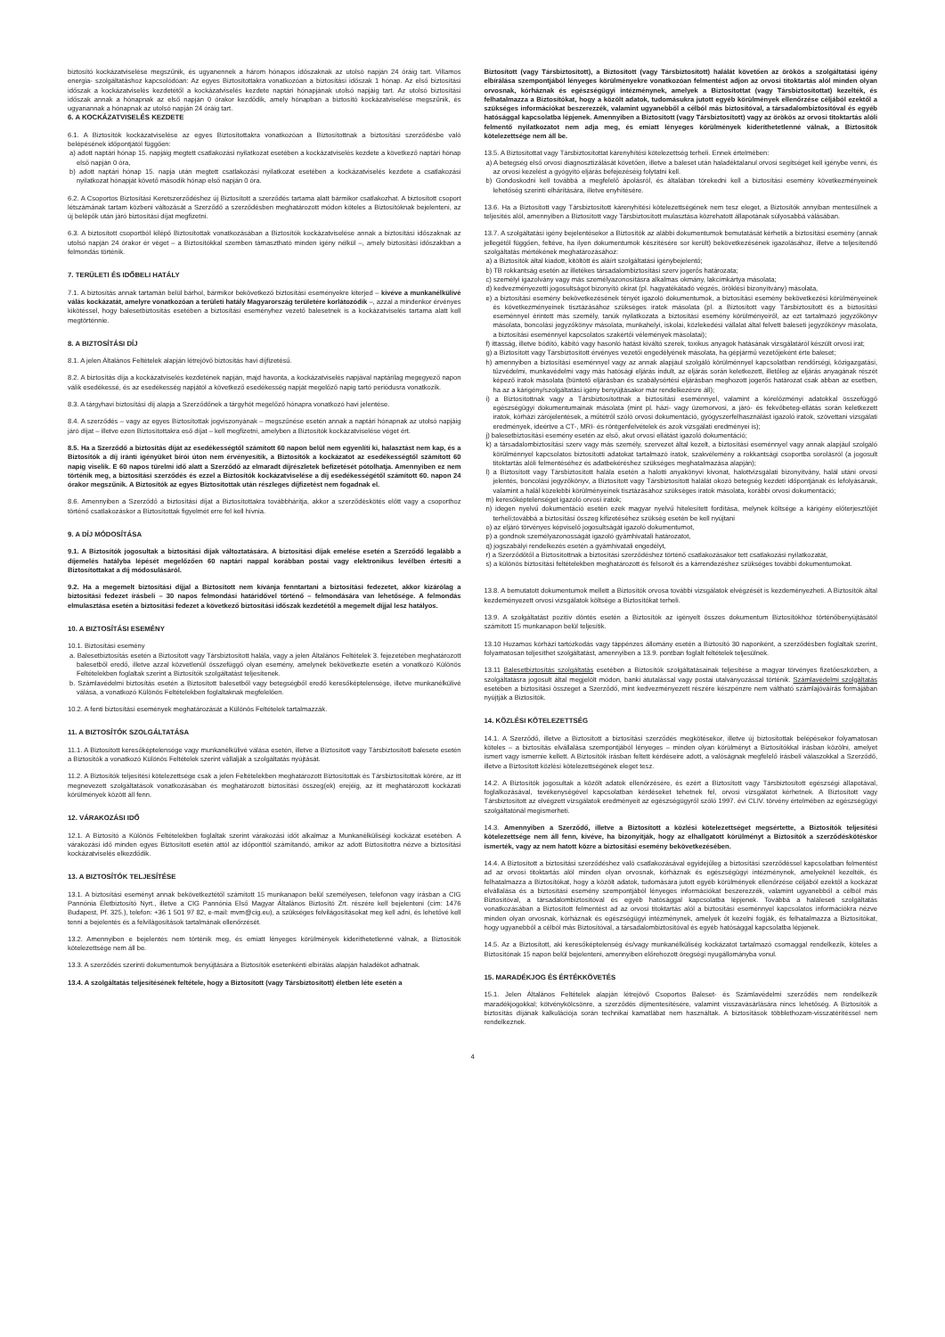biztosító kockázatviselése megszűnik, és ugyanennek a három hónapos időszaknak az utolsó napján 24 óráig tart. Villamos energia- szolgáltatáshoz kapcsolódóan: Az egyes Biztosítottakra vonatkozóan a biztosítási időszak 1 hónap. Az első biztosítási időszak a kockázatviselés kezdetétől a kockázatviselés kezdete naptári hónapjának utolsó napjáig tart. Az utolsó biztosítási időszak annak a hónapnak az első napján 0 órakor kezdődik, amely hónapban a biztosító kockázatviselése megszűnik, és ugyanannak a hónapnak az utolsó napján 24 óráig tart.
6. A KOCKÁZATVISELÉS KEZDETE
6.1. A Biztosítók kockázatviselése az egyes Biztosítottakra vonatkozóan a Biztosítottnak a biztosítási szerződésbe való belépésének időpontjától függően:
a) adott naptári hónap 15. napjáig megtett csatlakozási nyilatkozat esetében a kockázatviselés kezdete a következő naptári hónap első napján 0 óra,
b) adott naptári hónap 15. napja után megtett csatlakozási nyilatkozat esetében a kockázatviselés kezdete a csatlakozási nyilatkozat hónapját követő második hónap első napján 0 óra.
6.2. A Csoportos Biztosítási Keretszerződéshez új Biztosított a szerződés tartama alatt bármikor csatlakozhat. A biztosított csoport létszámának tartam közbeni változását a Szerződő a szerződésben meghatározott módon köteles a Biztosítóknak bejelenteni, az új belépők után járó biztosítási díjat megfizetni.
6.3. A biztosított csoportból kilépő Biztosítottak vonatkozásában a Biztosítók kockázatviselése annak a biztosítási időszaknak az utolsó napján 24 órakor ér véget – a Biztosítókkal szemben támasztható minden igény nélkül –, amely biztosítási időszakban a felmondás történik.
7. TERÜLETI ÉS IDŐBELI HATÁLY
7.1. A biztosítás annak tartamán belül bárhol, bármikor bekövetkező biztosítási eseményekre kiterjed – kivéve a munkanélkülivé válás kockázatát, amelyre vonatkozóan a területi hatály Magyarország területére korlátozódik –, azzal a mindenkor érvényes kikötéssel, hogy balesetbiztosítás esetében a biztosítási eseményhez vezető balesetnek is a kockázatviselés tartama alatt kell megtörténnie.
8. A BIZTOSÍTÁSI DÍJ
8.1. A jelen Általános Feltételek alapján létrejövő biztosítás havi díjfizetésű.
8.2. A biztosítás díja a kockázatviselés kezdetének napján, majd havonta, a kockázatviselés napjával naptárilag megegyező napon válik esedékessé, és az esedékesség napjától a következő esedékesség napját megelőző napig tartó periódusra vonatkozik.
8.3. A tárgyhavi biztosítási díj alapja a Szerződőnek a tárgyhót megelőző hónapra vonatkozó havi jelentése.
8.4. A szerződés – vagy az egyes Biztosítottak jogviszonyának – megszűnése esetén annak a naptári hónapnak az utolsó napjáig járó díjat – illetve ezen Biztosítottakra eső díjat – kell megfizetni, amelyben a Biztosítók kockázatviselése véget ért.
8.5. Ha a Szerződő a biztosítás díját az esedékességtől számított 60 napon belül nem egyenlíti ki, halasztást nem kap, és a Biztosítók a díj iránti igényüket bírói úton nem érvényesítik, a Biztosítók a kockázatot az esedékességtől számított 60 napig viselik. E 60 napos türelmi idő alatt a Szerződő az elmaradt díjrészletek befizetését pótolhatja. Amennyiben ez nem történik meg, a biztosítási szerződés és ezzel a Biztosítók kockázatviselése a díj esedékességétől számított 60. napon 24 órakor megszűnik. A Biztosítók az egyes Biztosítottak után részleges díjfizetést nem fogadnak el.
8.6. Amennyiben a Szerződő a biztosítási díjat a Biztosítottakra továbbhárítja, akkor a szerződéskötés előtt vagy a csoporthoz történő csatlakozáskor a Biztosítottak figyelmét erre fel kell hívnia.
9. A DÍJ MÓDOSÍTÁSA
9.1. A Biztosítók jogosultak a biztosítási díjak változtatására. A biztosítási díjak emelése esetén a Szerződő legalább a díjemelés hatályba lépését megelőzően 60 naptári nappal korábban postai vagy elektronikus levélben értesíti a Biztosítottakat a díj módosulásáról.
9.2. Ha a megemelt biztosítási díjjal a Biztosított nem kívánja fenntartani a biztosítási fedezetet, akkor kizárólag a biztosítási fedezet írásbeli – 30 napos felmondási határidővel történő – felmondására van lehetősége. A felmondás elmulasztása esetén a biztosítási fedezet a következő biztosítási időszak kezdetétől a megemelt díjjal lesz hatályos.
10. A BIZTOSÍTÁSI ESEMÉNY
10.1. Biztosítási esemény
a. Balesetbiztosítás esetén a Biztosított vagy Társbiztosított halála, vagy a jelen Általános Feltételek 3. fejezetében meghatározott balesetből eredő, illetve azzal közvetlenül összefüggő olyan esemény, amelynek bekövetkezte esetén a vonatkozó Különös Feltételekben foglaltak szerint a Biztosítók szolgáltatást teljesítenek.
b. Számlavédelmi biztosítás esetén a Biztosított balesetből vagy betegségből eredő keresőképtelensége, illetve munkanélkülivé válása, a vonatkozó Különös Feltételekben foglaltaknak megfelelően.
10.2. A fenti biztosítási események meghatározását a Különös Feltételek tartalmazzák.
11. A BIZTOSÍTÓK SZOLGÁLTATÁSA
11.1. A Biztosított keresőképtelensége vagy munkanélkülivé válása esetén, illetve a Biztosított vagy Társbiztosított balesete esetén a Biztosítók a vonatkozó Különös Feltételek szerint vállalják a szolgáltatás nyújtását.
11.2. A Biztosítók teljesítési kötelezettsége csak a jelen Feltételekben meghatározott Biztosítottak és Társbiztosítottak körére, az itt megnevezett szolgáltatások vonatkozásában és meghatározott biztosítási összeg(ek) erejéig, az itt meghatározott kockázati körülmények között áll fenn.
12. VÁRAKOZÁSI IDŐ
12.1. A Biztosító a Különös Feltételekben foglaltak szerint várakozási időt alkalmaz a Munkanélküliségi kockázat esetében. A várakozási idő minden egyes Biztosított esetén attól az időponttól számítandó, amikor az adott Biztosítottra nézve a biztosítási kockázatviselés elkezdődik.
13. A BIZTOSÍTÓK TELJESÍTÉSE
13.1. A biztosítási eseményt annak bekövetkeztétől számított 15 munkanapon belül személyesen, telefonon vagy írásban a CIG Pannónia Életbiztosító Nyrt., illetve a CIG Pannónia Első Magyar Általános Biztosító Zrt. részére kell bejelenteni (cím: 1476 Budapest, Pf. 325.), telefon: +36 1 501 97 82, e-mail: mvm@cig.eu), a szükséges felvilágosításokat meg kell adni, és lehetővé kell tenni a bejelentés és a felvilágosítások tartalmának ellenőrzését.
13.2. Amennyiben e bejelentés nem történik meg, és emiatt lényeges körülmények kideríthetetlenné válnak, a Biztosítók kötelezettsége nem áll be.
13.3. A szerződés szerinti dokumentumok benyújtására a Biztosítók esetenkénti elbírálás alapján haladékot adhatnak.
13.4. A szolgáltatás teljesítésének feltétele, hogy a Biztosított (vagy Társbiztosított) életben léte esetén a
Biztosított (vagy Társbiztosított), a Biztosított (vagy Társbiztosított) halálát követően az örökös a szolgáltatási igény elbírálása szempontjából lényeges körülményekre vonatkozóan felmentést adjon az orvosi titoktartás alól minden olyan orvosnak, kórháznak és egészségügyi intézménynek, amelyek a Biztosítottat (vagy Társbiztosítottat) kezelték, és felhatalmazza a Biztosítókat, hogy a közölt adatok, tudomásukra jutott egyéb körülmények ellenőrzése céljából ezektől a szükséges információkat beszerezzék, valamint ugyanebből a célból más biztosítóval, a társadalombiztosítóval és egyéb hatósággal kapcsolatba lépjenek. Amennyiben a Biztosított (vagy Társbiztosított) vagy az örökös az orvosi titoktartás alóli felmentő nyilatkozatot nem adja meg, és emiatt lényeges körülmények kideríthetetlenné válnak, a Biztosítók kötelezettsége nem áll be.
13.5. A Biztosítottat vagy Társbiztosítottat kárenyhítési kötelezettség terheli. Ennek értelmében:
a) A betegség első orvosi diagnosztizálását követően, illetve a baleset után haladéktalanul orvosi segítséget kell igénybe venni, és az orvosi kezelést a gyógyító eljárás befejezéséig folytatni kell.
b) Gondoskodni kell továbbá a megfelelő ápolásról, és általában törekedni kell a biztosítási esemény következményeinek lehetőség szerinti elhárítására, illetve enyhítésére.
13.6. Ha a Biztosított vagy Társbiztosított kárenyhítési kötelezettségének nem tesz eleget, a Biztosítók annyiban mentesülnek a teljesítés alól, amennyiben a Biztosított vagy Társbiztosított mulasztása közrehatott állapotának súlyosabbá válásában.
13.7. A szolgáltatási igény bejelentésekor a Biztosítók az alábbi dokumentumok bemutatását kérhetik a biztosítási esemény (annak jellegétől függően, feltéve, ha ilyen dokumentumok készítésére sor került) bekövetkezésének igazolásához, illetve a teljesítendő szolgáltatás mértékének meghatározásához:
a) a Biztosítók által kiadott, kitöltött és aláírt szolgáltatási igénybejelentő;
b) TB rokkantság esetén az illetékes társadalombiztosítási szerv jogerős határozata;
c) személyi igazolvány vagy más személyazonosításra alkalmas okmány, lakcímkártya másolata;
d) kedvezményezetti jogosultságot bizonyító okirat (pl. hagyatékátadó végzés, öröklési bizonyítvány) másolata,
e) a biztosítási esemény bekövetkezésének tényét igazoló dokumentumok, a biztosítási esemény bekövetkezési körülményeinek és következményeinek tisztázásához szükséges iratok másolata (pl. a Biztosított vagy Társbiztosított és a biztosítási eseménnyel érintett más személy, tanúk nyilatkozata a biztosítási esemény körülményeiről, az ezt tartalmazó jegyzőkönyv másolata, boncolási jegyzőkönyv másolata, munkahelyi, iskolai, közlekedési vállalat által felvett baleseti jegyzőkönyv másolata, a biztosítási eseménnyel kapcsolatos szakértői vélemények másolatai);
f) ittasság, illetve bódító, kábító vagy hasonló hatást kiváltó szerek, toxikus anyagok hatásának vizsgálatáról készült orvosi irat;
g) a Biztosított vagy Társbiztosított érvényes vezetői engedélyének másolata, ha gépjármű vezetőjeként érte baleset;
h) amennyiben a biztosítási eseménnyel vagy az annak alapjául szolgáló körülménnyel kapcsolatban rendőrségi, közigazgatási, tűzvédelmi, munkavédelmi vagy más hatósági eljárás indult, az eljárás során keletkezett, illetőleg az eljárás anyagának részét képező iratok másolata (büntető eljárásban és szabálysértési eljárásban meghozott jogerős határozat csak abban az esetben, ha az a kárigény/szolgáltatási igény benyújtásakor már rendelkezésre áll);
i) a Biztosítottnak vagy a Társbiztosítottnak a biztosítási eseménnyel, valamint a kórelőzményi adatokkal összefüggő egészségügyi dokumentumainak másolata (mint pl. házi- vagy üzemorvosi, a járó- és fekvőbeteg-ellátás során keletkezett iratok, kórházi zárójelentések, a műtétről szóló orvosi dokumentáció, gyógyszerfelhasználást igazoló iratok, szövettani vizsgálati eredmények, ideértve a CT-, MRI- és röntgenfelvételek és azok vizsgálati eredményei is);
j) balesetbiztosítási esemény esetén az első, akut orvosi ellátást igazoló dokumentáció;
k) a társadalombiztosítási szerv vagy más személy, szervezet által kezelt, a biztosítási eseménnyel vagy annak alapjául szolgáló körülménnyel kapcsolatos biztosítotti adatokat tartalmazó iratok, szakvélemény a rokkantsági csoportba sorolásról (a jogosult titoktartás alóli felmentéséhez és adatbekéréshez szükséges meghatalmazása alapján);
l) a Biztosított vagy Társbiztosított halála esetén a halotti anyakönyvi kivonat, halottvizsgálati bizonyítvány, halál utáni orvosi jelentés, boncolási jegyzőkönyv, a Biztosított vagy Társbiztosított halálát okozó betegség kezdeti időpontjának és lefolyásának, valamint a halál közelebbi körülményeinek tisztázásához szükséges iratok másolata, korábbi orvosi dokumentáció;
m) keresőképtelenséget igazoló orvosi iratok;
n) idegen nyelvű dokumentáció esetén ezek magyar nyelvű hitelesített fordítása, melynek költsége a kárigény előterjesztőjét terheli;továbbá a biztosítási összeg kifizetéséhez szükség esetén be kell nyújtani
o) az eljáró törvényes képviselő jogosultságát igazoló dokumentumot,
p) a gondnok személyazonosságát igazoló gyámhivatali határozatot,
q) jogszabályi rendelkezés esetén a gyámhivatali engedélyt,
r) a Szerződőtől a Biztosítottnak a biztosítási szerződéshez történő csatlakozásakor tett csatlakozási nyilatkozatát,
s) a különös biztosítási feltételekben meghatározott és felsorolt és a kárrendezéshez szükséges további dokumentumokat.
13.8. A bemutatott dokumentumok mellett a Biztosítók orvosa további vizsgálatok elvégzését is kezdeményezheti. A Biztosítók által kezdeményezett orvosi vizsgálatok költsége a Biztosítókat terheli.
13.9. A szolgáltatást pozitív döntés esetén a Biztosítók az igényelt összes dokumentum Biztosítókhoz történőbenyújtásától számított 15 munkanapon belül teljesítik.
13.10 Huzamos kórházi tartózkodás vagy táppénzes állomány esetén a Biztosító 30 naponként, a szerződésben foglaltak szerint, folyamatosan teljesíthet szolgáltatást, amennyiben a 13.9. pontban foglalt feltételek teljesülnek.
13.11 Balesetbiztosítás szolgáltatás esetében a Biztosítók szolgáltatásainak teljesítése a magyar törvényes fizetőeszközben, a szolgáltatásra jogosult által megjelölt módon, banki átutalással vagy postai utalványozással történik. Számlavédelmi szolgáltatás esetében a biztosítási összeget a Szerződő, mint kedvezményezett részére készpénzre nem váltható számlajóváírás formájában nyújtják a Biztosítók.
14. KÖZLÉSI KÖTELEZETTSÉG
14.1. A Szerződő, illetve a Biztosított a biztosítási szerződés megkötésekor, illetve új biztosítottak belépésekor folyamatosan köteles – a biztosítás elvállalása szempontjából lényeges – minden olyan körülményt a Biztosítókkal írásban közölni, amelyet ismert vagy ismernie kellett. A Biztosítók írásban feltett kérdéseire adott, a valóságnak megfelelő írásbeli válaszokkal a Szerződő, illetve a Biztosított közlési kötelezettségének eleget tesz.
14.2. A Biztosítók jogosultak a közölt adatok ellenőrzésére, és ezért a Biztosított vagy Társbiztosított egészségi állapotával, foglalkozásával, tevékenységével kapcsolatban kérdéseket tehetnek fel, orvosi vizsgálatot kérhetnek. A Biztosított vagy Társbiztosított az elvégzett vizsgálatok eredményeit az egészségügyről szóló 1997. évi CLIV. törvény értelmében az egészségügyi szolgáltatónál megismerheti.
14.3. Amennyiben a Szerződő, illetve a Biztosított a közlési kötelezettséget megsértette, a Biztosítók teljesítési kötelezettsége nem áll fenn, kivéve, ha bizonyítják, hogy az elhallgatott körülményt a Biztosítók a szerződéskötéskor ismerték, vagy az nem hatott közre a biztosítási esemény bekövetkezésében.
14.4. A Biztosított a biztosítási szerződéshez való csatlakozásával egyidejűleg a biztosítási szerződéssel kapcsolatban felmentést ad az orvosi titoktartás alól minden olyan orvosnak, kórháznak és egészségügyi intézménynek, amelyeknél kezelték, és felhatalmazza a Biztosítókat, hogy a közölt adatok, tudomására jutott egyéb körülmények ellenőrzése céljából ezektől a kockázat elvállalása és a biztosítási esemény szempontjából lényeges információkat beszerezzék, valamint ugyanebből a célból más Biztosítóval, a társadalombiztosítóval és egyéb hatósággal kapcsolatba lépjenek. Továbbá a haláleseti szolgáltatás vonatkozásában a Biztosított felmentést ad az orvosi titoktartás alól a biztosítási eseménnyel kapcsolatos információkra nézve minden olyan orvosnak, kórháznak és egészségügyi intézménynek, amelyek őt kezelni fogják, és felhatalmazza a Biztosítókat, hogy ugyanebből a célból más Biztosítóval, a társadalombiztosítóval és egyéb hatósággal kapcsolatba lépjenek.
14.5. Az a Biztosított, aki keresőképtelenség és/vagy munkanélküliség kockázatot tartalmazó csomaggal rendelkezik, köteles a Biztosítónak 15 napon belül bejelenteni, amennyiben előrehozott öregségi nyugállományba vonul.
15. MARADÉKJOG ÉS ÉRTÉKKÖVETÉS
15.1. Jelen Általános Feltételek alapján létrejövő Csoportos Baleset- és Számlavédelmi szerződés nem rendelkezik maradékjogokkal; kötvénykölcsönre, a szerződés díjmentesítésére, valamint visszavásárlására nincs lehetőség. A Biztosítók a biztosítás díjának kalkulációja során technikai kamatlábat nem használtak. A biztosítások többlethozam-visszatérítéssel nem rendelkeznek.
4